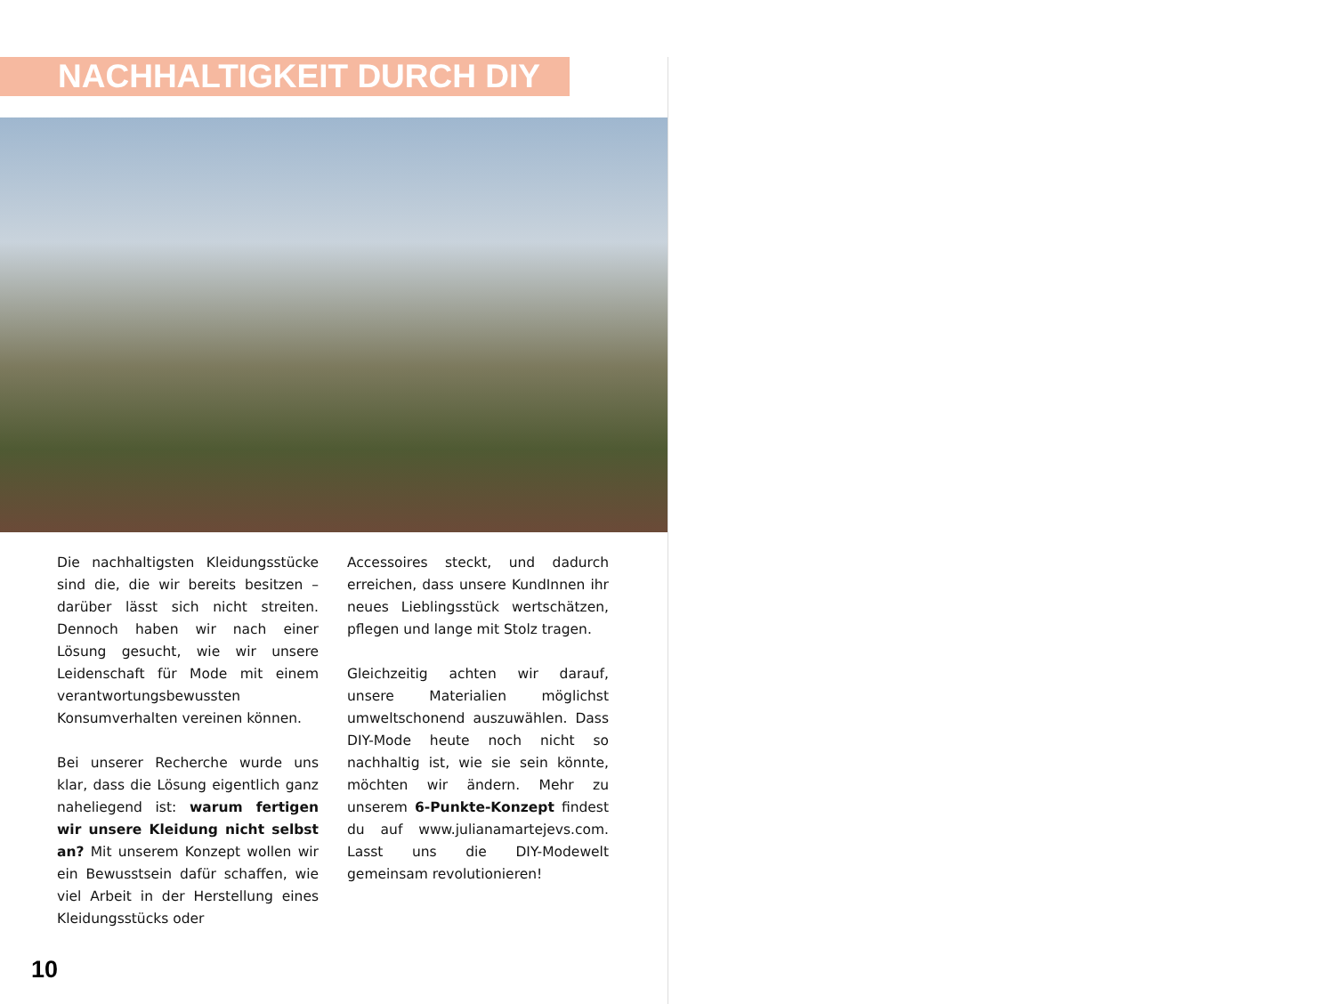NACHHALTIGKEIT DURCH DIY
Die nachhaltigsten Kleidungsstücke sind die, die wir bereits besitzen – darüber lässt sich nicht streiten. Dennoch haben wir nach einer Lösung gesucht, wie wir unsere Leidenschaft für Mode mit einem verantwortungsbewussten Konsumverhalten vereinen können.
Bei unserer Recherche wurde uns klar, dass die Lösung eigentlich ganz naheliegend ist: warum fertigen wir unsere Kleidung nicht selbst an? Mit unserem Konzept wollen wir ein Bewusstsein dafür schaffen, wie viel Arbeit in der Herstellung eines Kleidungsstücks oder
Accessoires steckt, und dadurch erreichen, dass unsere KundInnen ihr neues Lieblingsstück wertschätzen, pflegen und lange mit Stolz tragen.
Gleichzeitig achten wir darauf, unsere Materialien möglichst umweltschonend auszuwählen. Dass DIY-Mode heute noch nicht so nachhaltig ist, wie sie sein könnte, möchten wir ändern. Mehr zu unserem 6-Punkte-Konzept findest du auf www.julianamartejevs.com. Lasst uns die DIY-Modewelt gemeinsam revolutionieren!
10